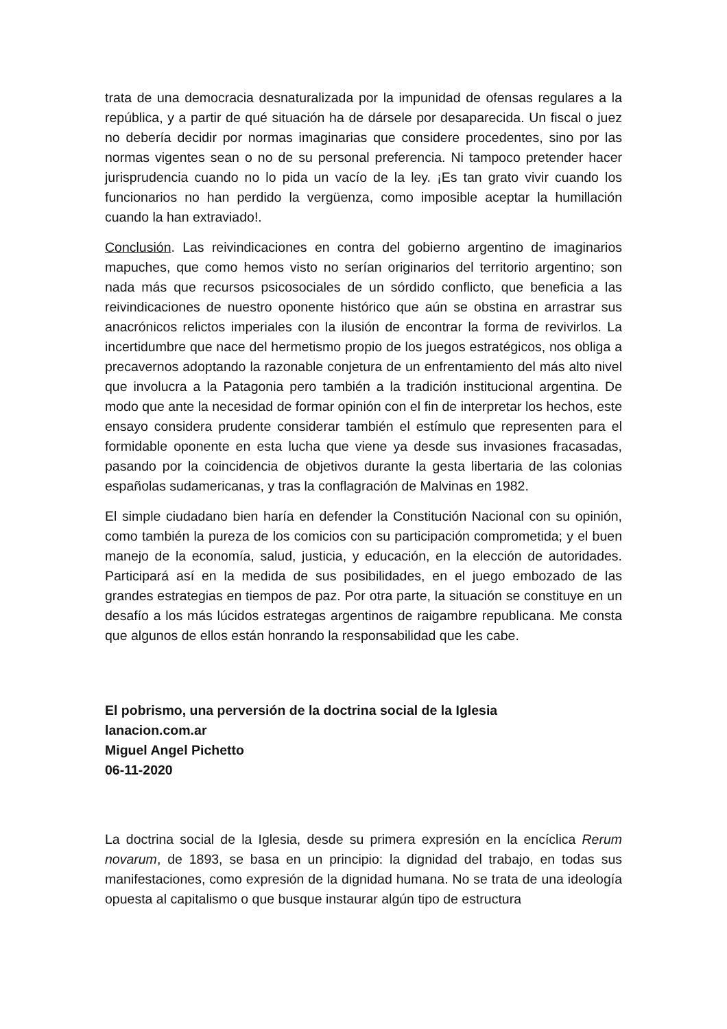trata de una democracia desnaturalizada por la impunidad de ofensas regulares a la república, y a partir de qué situación ha de dársele por desaparecida. Un fiscal o juez no debería decidir por normas imaginarias que considere procedentes, sino por las normas vigentes sean o no de su personal preferencia. Ni tampoco pretender hacer jurisprudencia cuando no lo pida un vacío de la ley. ¡Es tan grato vivir cuando los funcionarios no han perdido la vergüenza, como imposible aceptar la humillación cuando la han extraviado!.
Conclusión. Las reivindicaciones en contra del gobierno argentino de imaginarios mapuches, que como hemos visto no serían originarios del territorio argentino; son nada más que recursos psicosociales de un sórdido conflicto, que beneficia a las reivindicaciones de nuestro oponente histórico que aún se obstina en arrastrar sus anacrónicos relictos imperiales con la ilusión de encontrar la forma de revivirlos. La incertidumbre que nace del hermetismo propio de los juegos estratégicos, nos obliga a precavernos adoptando la razonable conjetura de un enfrentamiento del más alto nivel que involucra a la Patagonia pero también a la tradición institucional argentina. De modo que ante la necesidad de formar opinión con el fin de interpretar los hechos, este ensayo considera prudente considerar también el estímulo que representen para el formidable oponente en esta lucha que viene ya desde sus invasiones fracasadas, pasando por la coincidencia de objetivos durante la gesta libertaria de las colonias españolas sudamericanas, y tras la conflagración de Malvinas en 1982.
El simple ciudadano bien haría en defender la Constitución Nacional con su opinión, como también la pureza de los comicios con su participación comprometida; y el buen manejo de la economía, salud, justicia, y educación, en la elección de autoridades. Participará así en la medida de sus posibilidades, en el juego embozado de las grandes estrategias en tiempos de paz. Por otra parte, la situación se constituye en un desafío a los más lúcidos estrategas argentinos de raigambre republicana. Me consta que algunos de ellos están honrando la responsabilidad que les cabe.
El pobrismo, una perversión de la doctrina social de la Iglesia
lanacion.com.ar
Miguel Angel Pichetto
06-11-2020
La doctrina social de la Iglesia, desde su primera expresión en la encíclica Rerum novarum, de 1893, se basa en un principio: la dignidad del trabajo, en todas sus manifestaciones, como expresión de la dignidad humana. No se trata de una ideología opuesta al capitalismo o que busque instaurar algún tipo de estructura